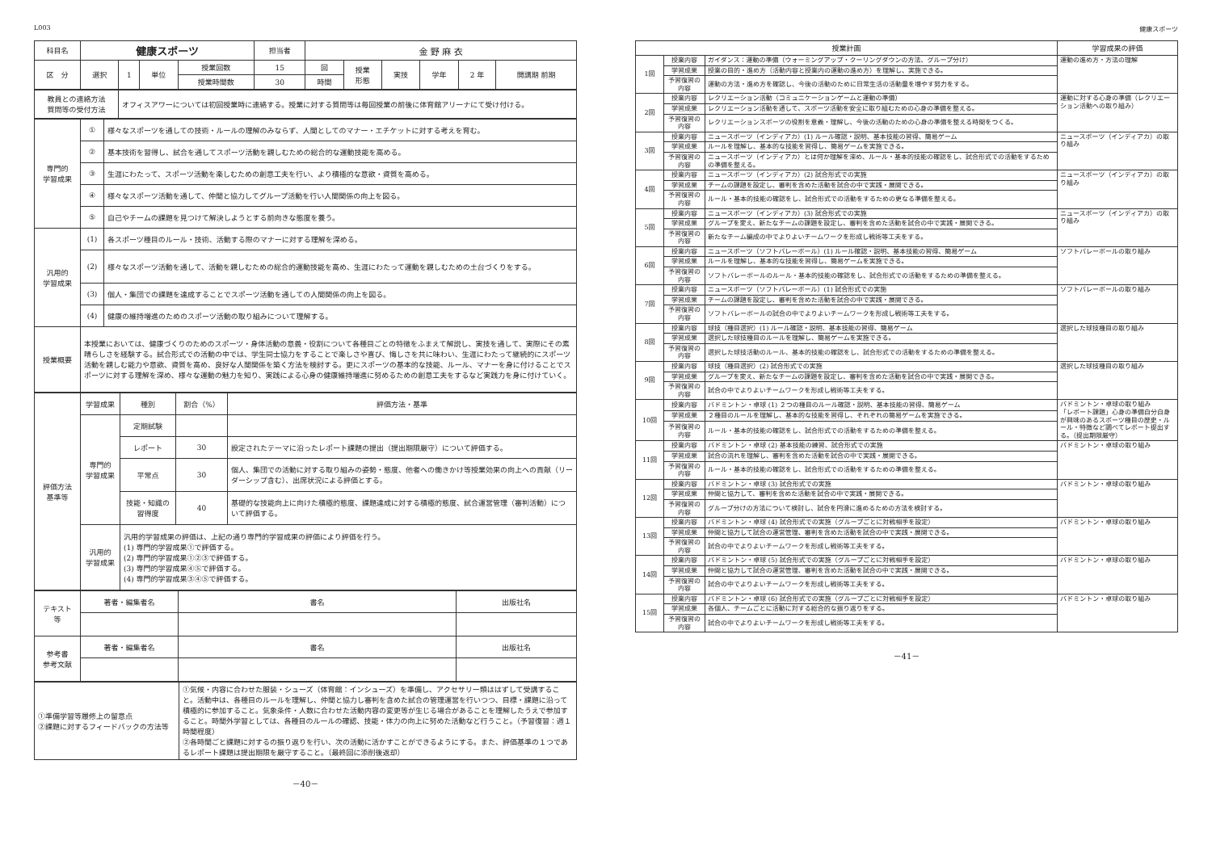L003
| 科目名 | 健康スポーツ | | | | 担当者 | 金 野 麻 衣 | | | | | |
| 区 分 | 選択 | 1 | 単位 | 授業回数 | 15 | 回 | 授業 形態 | 実技 | 学年 | 2 年 | 開講期 前期 |
| | | | | 授業時間数 | 30 | 時間 | | | | | |
| 教員との連絡方法 質問等の受付方法 | オフィスアワーについては初回授業時に連絡する。授業に対する質問等は毎回授業の前後に体育館アリーナにて受け付ける。 |
| 専門的 学習成果 | ① | 様々なスポーツを通しての技術・ルールの理解のみならず、人間としてのマナー・エチケットに対する考えを育む。 |
| | ② | 基本技術を習得し、試合を通してスポーツ活動を親しむための総合的な運動技能を高める。 |
| | ③ | 生涯にわたって、スポーツ活動を楽しむための創意工夫を行い、より積極的な意欲・資質を高める。 |
| | ④ | 様々なスポーツ活動を通して、仲間と協力してグループ活動を行い人間関係の向上を図る。 |
| | ⑤ | 自己やチームの課題を見つけて解決しようとする前向きな態度を養う。 |
| 汎用的 学習成果 | (1) | 各スポーツ種目のルール・技術、活動する際のマナーに対する理解を深める。 |
| | (2) | 様々なスポーツ活動を通して、活動を親しむための総合的運動技能を高め、生涯にわたって運動を親しむための土台づくりをする。 |
| | (3) | 個人・集団での課題を達成することでスポーツ活動を通しての人間関係の向上を図る。 |
| | (4) | 健康の維持増進のためのスポーツ活動の取り組みについて理解する。 |
| 授業概要 | 本授業においては、健康づくりのためのスポーツ・身体活動の意義・役割について各種目ごとの特徴をふまえて解説し、実技を通して、実際にその素晴らしさを経験する。試合形式での活動の中では、学生同士協力をすることで楽しさや喜び、悔しさを共に味わい、生涯にわたって継続的にスポーツ活動を親しむ能力や意欲、資質を高め、良好な人間関係を築く方法を検討する。更にスポーツの基本的な技能、ルール、マナーを身に付けることでスポーツに対する理解を深め、様々な運動の魅力を知り、実践による心身の健康維持増進に努めるための創意工夫をするなど実践力を身に付けていく。 | |
| 評価方法 基準等 | 学習成果 | 種別 | 割合（%） | 評価方法・基準 |
| | 専門的 学習成果 | 定期試験 | | |
| | | レポート | 30 | 設定されたテーマに沿ったレポート課題の提出（提出期限厳守）について評価する。 |
| | | 平常点 | 30 | 個人、集団での活動に対する取り組みの姿勢・態度、他者への働きかけ等授業効果の向上への貢献（リーダーシップ含む）、出席状況による評価とする。 |
| | | 技能・知識の 習得度 | 40 | 基礎的な技能向上に向けた積極的態度、課題達成に対する積極的態度、試合運営管理（審判活動）について評価する。 |
| | 汎用的 学習成果 | 汎用的学習成果の評価は、上記の通り専門的学習成果の評価により評価を行う。 (1) 専門的学習成果①で評価する。 (2) 専門的学習成果①②③で評価する。 (3) 専門的学習成果④⑤で評価する。 (4) 専門的学習成果③④⑤で評価する。 | | |
| テキスト 等 | 著者・編集者名 | 書名 | 出版社名 |
| 参考書 参考文献 | 著者・編集者名 | 書名 | 出版社名 |
| ①準備学習等履修上の留意点 ②課題に対するフィードバックの方法等 | ①気候・内容に合わせた服装・シューズ（体育館：インシューズ）を準備し、アクセサリー類ははずして受講すること。活動中は、各種目のルールを理解し、仲間と協力し審判を含めた試合の管理運営を行いつつ、目標・課題に沿って積極的に参加すること。気象条件・人数に合わせた活動内容の変更等が生じる場合があることを理解したうえで参加すること。時間外学習としては、各種目のルールの確認、技能・体力の向上に努めた活動など行うこと。（予習復習：週１時間程度） ②各時間ごと課題に対するの振り返りを行い、次の活動に活かすことができるようにする。また、評価基準の１つであるレポート課題は提出期限を厳守すること。（最終回に添削後返却） |
－40－
健康スポーツ
| 授業計画 | | | 学習成果の評価 |
| --- | --- | --- | --- |
| 1回 | 授業内容 | ガイダンス：運動の準備（ウォーミングアップ・クーリングダウンの方法、グループ分け） | 運動の進め方・方法の理解 |
| | 学習成果 | 授業の目的・進め方（活動内容と授業内の運動の進め方）を理解し、実施できる。 | |
| | 予習復習の内容 | 運動の方法・進め方を確認し、今後の活動のために日常生活の活動量を増やす努力をする。 | |
| 2回 | 授業内容 | レクリエーション活動（コミュニケーションゲームと運動の準備） | 運動に対する心身の準備（レクリエーション活動への取り組み） |
| | 学習成果 | レクリエーション活動を通して、スポーツ活動を安全に取り組むための心身の準備を整える。 | |
| | 予習復習の内容 | レクリエーションスポーツの役割を意義・理解し、今後の活動のための心身の準備を整える時間をつくる。 | |
| 3回 | 授業内容 | ニュースポーツ（インディアカ）(1) ルール確認・説明、基本技能の習得、簡易ゲーム | ニュースポーツ（インディアカ）の取り組み |
| | 学習成果 | ルールを理解し、基本的な技能を習得し、簡易ゲームを実施できる。 | |
| | 予習復習の内容 | ニュースポーツ（インディアカ）とは何か理解を深め、ルール・基本的技能の確認をし、試合形式での活動をするための準備を整える。 | |
| 4回 | 授業内容 | ニュースポーツ（インディアカ）(2) 試合形式での実施 | ニュースポーツ（インディアカ）の取り組み |
| | 学習成果 | チームの課題を設定し、審判を含めた活動を試合の中で実践・展開できる。 | |
| | 予習復習の内容 | ルール・基本的技能の確認をし、試合形式での活動をするための更なる準備を整える。 | |
| 5回 | 授業内容 | ニュースポーツ（インディアカ）(3) 試合形式での実施 | ニュースポーツ（インディアカ）の取り組み |
| | 学習成果 | グループを変え、新たなチームの課題を設定し、審判を含めた活動を試合の中で実践・展開できる。 | |
| | 予習復習の内容 | 新たなチーム編成の中でよりよいチームワークを形成し戦術等工夫をする。 | |
| 6回 | 授業内容 | ニュースポーツ（ソフトバレーボール）(1) ルール確認・説明、基本技能の習得、簡易ゲーム | ソフトバレーボールの取り組み |
| | 学習成果 | ルールを理解し、基本的な技能を習得し、簡易ゲームを実施できる。 | |
| | 予習復習の内容 | ソフトバレーボールのルール・基本的技能の確認をし、試合形式での活動をするための準備を整える。 | |
| 7回 | 授業内容 | ニュースポーツ（ソフトバレーボール）(1) 試合形式での実施 | ソフトバレーボールの取り組み |
| | 学習成果 | チームの課題を設定し、審判を含めた活動を試合の中で実践・展開できる。 | |
| | 予習復習の内容 | ソフトバレーボールの試合の中でよりよいチームワークを形成し戦術等工夫をする。 | |
| 8回 | 授業内容 | 球技（種目選択）(1) ルール確認・説明、基本技能の習得、簡易ゲーム | 選択した球技種目の取り組み |
| | 学習成果 | 選択した球技種目のルールを理解し、簡易ゲームを実施できる。 | |
| | 予習復習の内容 | 選択した球技活動のルール、基本的技能の確認をし、試合形式での活動をするための準備を整える。 | |
| 9回 | 授業内容 | 球技（種目選択）(2) 試合形式での実施 | 選択した球技種目の取り組み |
| | 学習成果 | グループを変え、新たなチームの課題を設定し、審判を含めた活動を試合の中で実践・展開できる。 | |
| | 予習復習の内容 | 試合の中でよりよいチームワークを形成し戦術等工夫をする。 | |
| 10回 | 授業内容 | バドミントン・卓球 (1) ２つの種目のルール確認・説明、基本技能の習得、簡易ゲーム | バドミントン・卓球の取り組み 「レポート課題」心身の準備自分自身が興味のあるスポーツ種目の歴史・ルール・特徴など調べてレポート提出する。（提出期限厳守） |
| | 学習成果 | ２種目のルールを理解し、基本的な技能を習得し、それぞれの簡易ゲームを実施できる。 | |
| | 予習復習の内容 | ルール・基本的技能の確認をし、試合形式での活動をするための準備を整える。 | |
| 11回 | 授業内容 | バドミントン・卓球 (2) 基本技能の練習、試合形式での実施 | バドミントン・卓球の取り組み |
| | 学習成果 | 試合の流れを理解し、審判を含めた活動を試合の中で実践・展開できる。 | |
| | 予習復習の内容 | ルール・基本的技能の確認をし、試合形式での活動をするための準備を整える。 | |
| 12回 | 授業内容 | バドミントン・卓球 (3) 試合形式での実施 | バドミントン・卓球の取り組み |
| | 学習成果 | 仲間と協力して、審判を含めた活動を試合の中で実践・展開できる。 | |
| | 予習復習の内容 | グループ分けの方法について検討し、試合を円滑に進めるための方法を検討する。 | |
| 13回 | 授業内容 | バドミントン・卓球 (4) 試合形式での実施（グループごとに対戦相手を設定） | バドミントン・卓球の取り組み |
| | 学習成果 | 仲間と協力して試合の運営管理、審判を含めた活動を試合の中で実践・展開できる。 | |
| | 予習復習の内容 | 試合の中でよりよいチームワークを形成し戦術等工夫をする。 | |
| 14回 | 授業内容 | バドミントン・卓球 (5) 試合形式での実施（グループごとに対戦相手を設定） | バドミントン・卓球の取り組み |
| | 学習成果 | 仲間と協力して試合の運営管理、審判を含めた活動を試合の中で実践・展開できる。 | |
| | 予習復習の内容 | 試合の中でよりよいチームワークを形成し戦術等工夫をする。 | |
| 15回 | 授業内容 | バドミントン・卓球 (6) 試合形式での実施（グループごとに対戦相手を設定） | バドミントン・卓球の取り組み |
| | 学習成果 | 各個人、チームごとに活動に対する総合的な振り返りをする。 | |
| | 予習復習の内容 | 試合の中でよりよいチームワークを形成し戦術等工夫をする。 | |
－41－